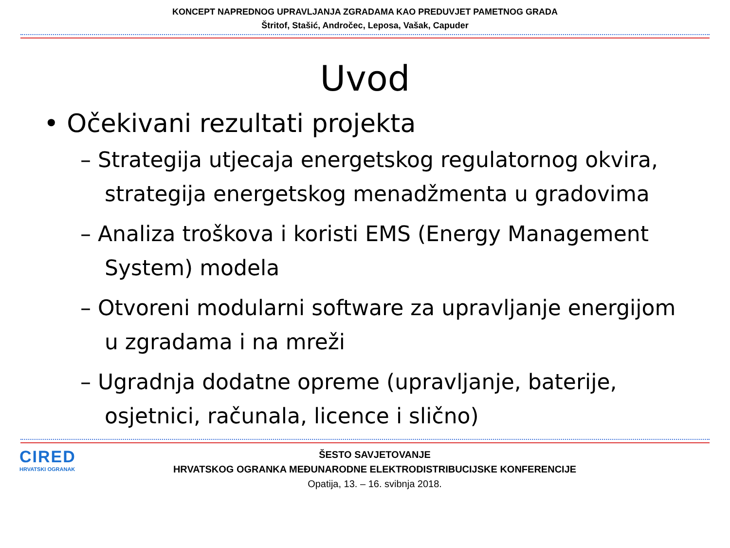KONCEPT NAPREDNOG UPRAVLJANJA ZGRADAMA KAO PREDUVJET PAMETNOG GRADA
Štritof, Stašić, Andročec, Leposa, Vašak, Capuder
Uvod
• Očekivani rezultati projekta
– Strategija utjecaja energetskog regulatornog okvira, strategija energetskog menadžmenta u gradovima
– Analiza troškova i koristi EMS (Energy Management System) modela
– Otvoreni modularni software za upravljanje energijom u zgradama i na mreži
– Ugradnja dodatne opreme (upravljanje, baterije, osjetnici, računala, licence i slično)
CIRED
HRVATSKI OGRANAK
ŠESTO SAVJETOVANJE
HRVATSKOG OGRANKA MEĐUNARODNE ELEKTRODISTRIBUCIJSKE KONFERENCIJE
Opatija, 13. – 16. svibnja 2018.